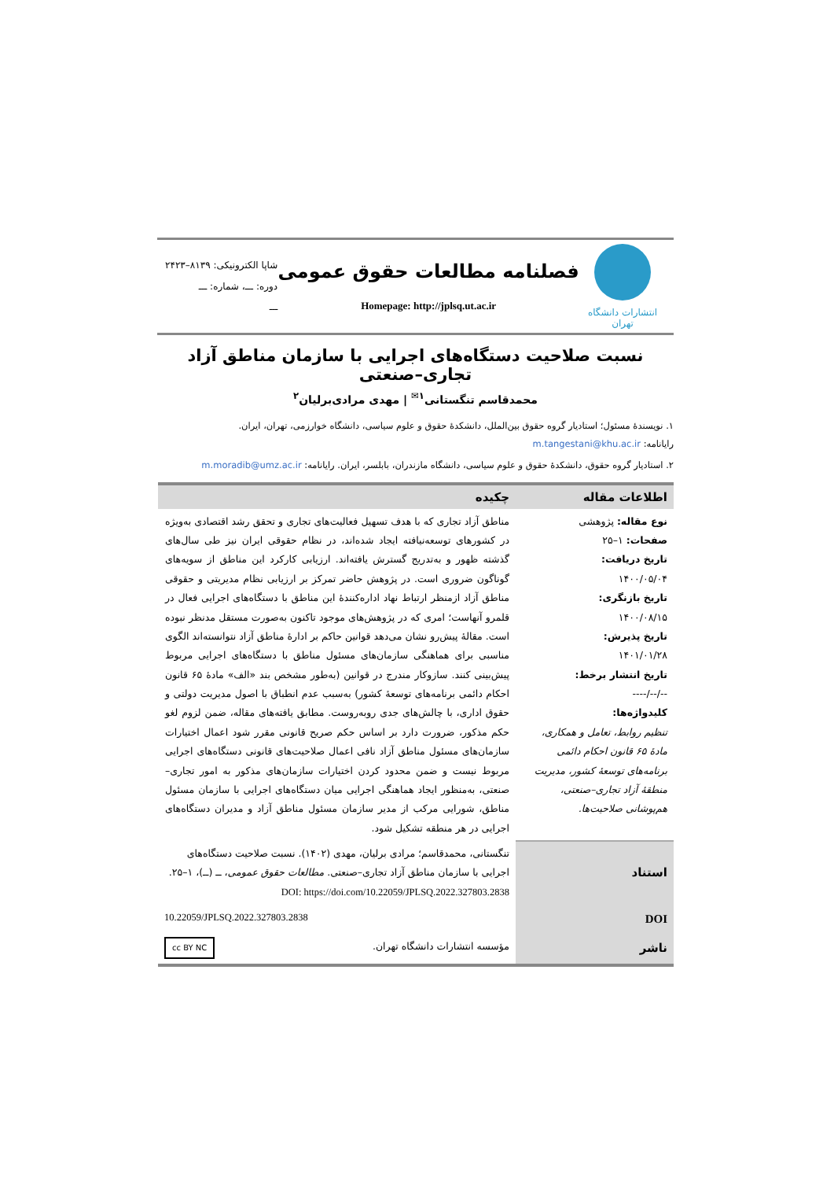انتشارات دانشگاه تهران
فصلنامه مطالعات حقوق عمومی
Homepage: http://jplsq.ut.ac.ir
شاپا الکترونیکی: ۸۱۳۹–۲۴۲۳
دوره: ـــ، شماره: ـــ
ـــ
نسبت صلاحیت دستگاه‌های اجرایی با سازمان مناطق آزاد تجاری–صنعتی
محمدقاسم تنگستانی<sup>۱✉</sup> | مهدی مرادی‌برلیان<sup>۲</sup>
۱. نویسندۀ مسئول؛ استادیار گروه حقوق بین‌الملل، دانشکدۀ حقوق و علوم سیاسی، دانشگاه خوارزمی، تهران، ایران.
رایانامه: m.tangestani@khu.ac.ir
۲. استادیار گروه حقوق، دانشکدۀ حقوق و علوم سیاسی، دانشگاه مازندران، بابلسر، ایران. رایانامه: m.moradib@umz.ac.ir
| اطلاعات مقاله | چکیده |
| --- | --- |
| نوع مقاله: پژوهشی صفحات: ۱–۲۵ تاریخ دریافت: ۱۴۰۰/۰۵/۰۴ تاریخ بازنگری: ۱۴۰۰/۰۸/۱۵ تاریخ پذیرش: ۱۴۰۱/۰۱/۲۸ تاریخ انتشار برخط: --/--/---- کلیدواژه‌ها: تنظیم روابط، تعامل و همکاری، مادۀ ۶۵ قانون احکام دائمی برنامه‌های توسعۀ کشور، مدیریت منطقۀ آزاد تجاری–صنعتی، هم‌پوشانی صلاحیت‌ها. | مناطق آزاد تجاری که با هدف تسهیل فعالیت‌های تجاری و تحقق رشد اقتصادی به‌ویژه در کشورهای توسعه‌نیافته ایجاد شده‌اند، در نظام حقوقی ایران نیز طی سال‌های گذشته ظهور و به‌تدریج گسترش یافته‌اند. ارزیابی کارکرد این مناطق از سویه‌های گوناگون ضروری است. در پژوهش حاضر تمرکز بر ارزیابی نظام مدیریتی و حقوقی مناطق آزاد ازمنظر ارتباط نهاد اداره‌کنندۀ این مناطق با دستگاه‌های اجرایی فعال در قلمرو آنهاست؛ امری که در پژوهش‌های موجود تاکنون به‌صورت مستقل مدنظر نبوده است. مقالۀ پیش‌رو نشان می‌دهد قوانین حاکم بر ادارۀ مناطق آزاد نتوانسته‌اند الگوی مناسبی برای هماهنگی سازمان‌های مسئول مناطق با دستگاه‌های اجرایی مربوط پیش‌بینی کنند. سازوکار مندرج در قوانین (به‌طور مشخص بند «الف» مادۀ ۶۵ قانون احکام دائمی برنامه‌های توسعۀ کشور) به‌سبب عدم انطباق با اصول مدیریت دولتی و حقوق اداری، با چالش‌های جدی روبه‌روست. مطابق یافته‌های مقاله، ضمن لزوم لغو حکم مذکور، ضرورت دارد بر اساس حکم صریح قانونی مقرر شود اعمال اختیارات سازمان‌های مسئول مناطق آزاد نافی اعمال صلاحیت‌های قانونی دستگاه‌های اجرایی مربوط نیست و ضمن محدود کردن اختیارات سازمان‌های مذکور به امور تجاری–صنعتی، به‌منظور ایجاد هماهنگی اجرایی میان دستگاه‌های اجرایی با سازمان مسئول مناطق، شورایی مرکب از مدیر سازمان مسئول مناطق آزاد و مدیران دستگاه‌های اجرایی در هر منطقه تشکیل شود. |
| استناد | تنگستانی، محمدقاسم؛ مرادی برلیان، مهدی (۱۴۰۲). نسبت صلاحیت دستگاه‌های اجرایی با سازمان مناطق آزاد تجاری–صنعتی. مطالعات حقوق عمومی ، ــ (ــ)، ۱–۲۵. DOI: https://doi.com/10.22059/JPLSQ.2022.327803.2838 |
| DOI | 10.22059/JPLSQ.2022.327803.2838 |
| ناشر | مؤسسه انتشارات دانشگاه تهران. cc BY NC |